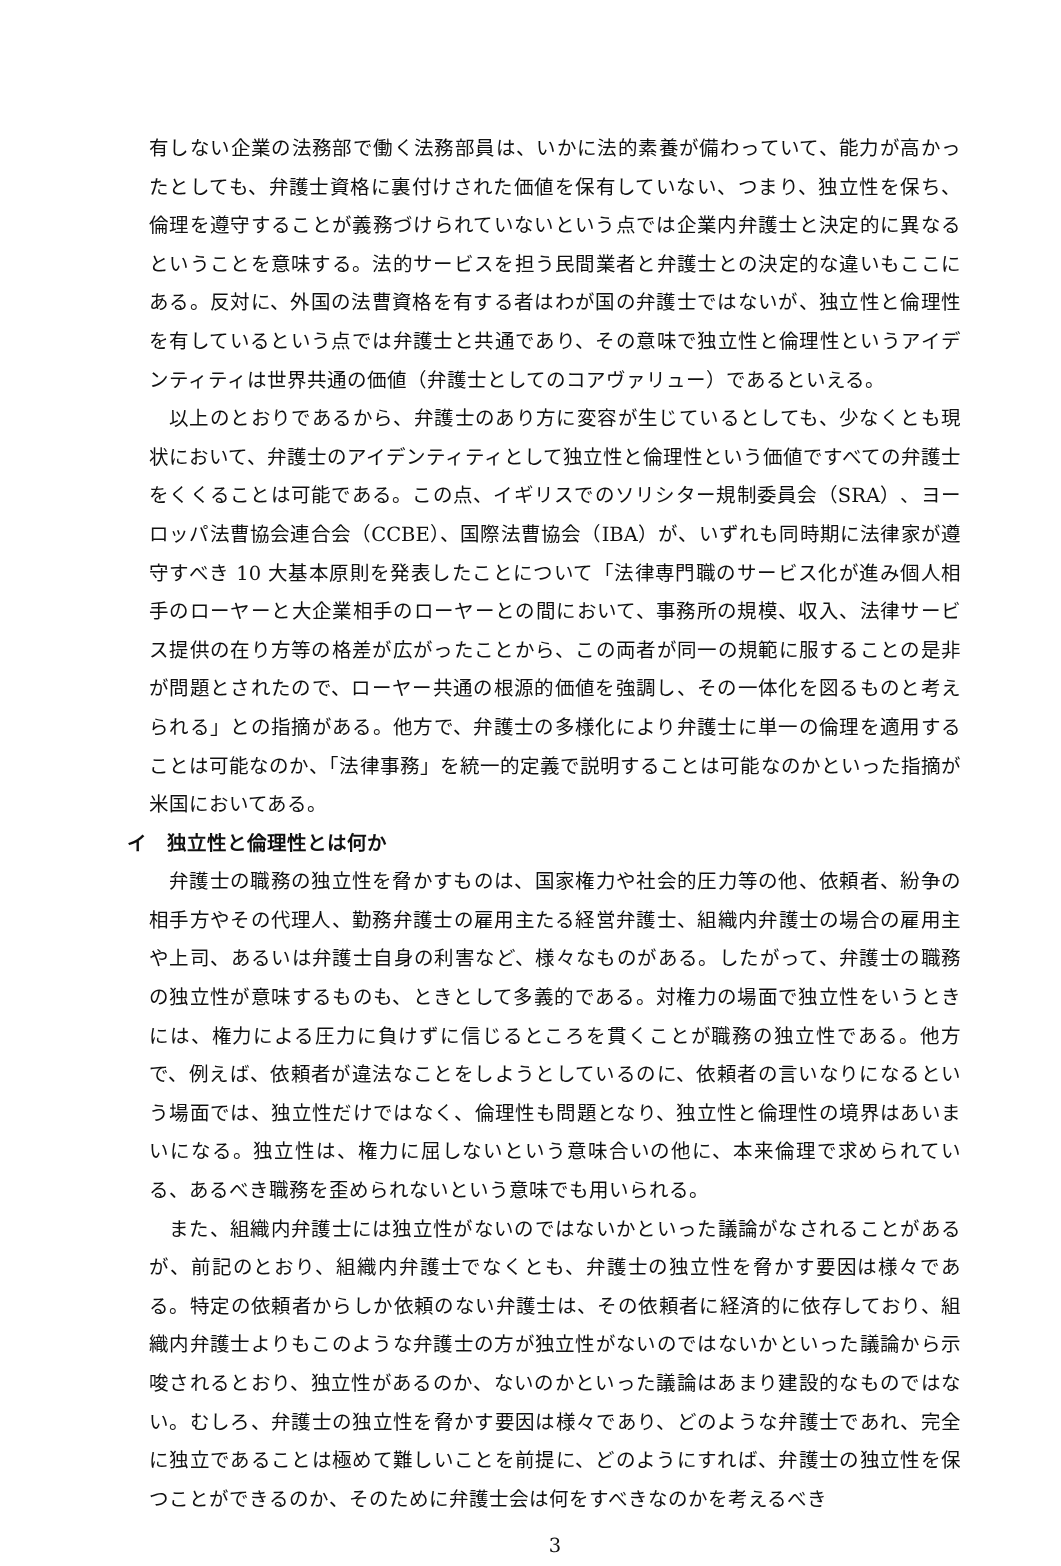有しない企業の法務部で働く法務部員は、いかに法的素養が備わっていて、能力が高かったとしても、弁護士資格に裏付けされた価値を保有していない、つまり、独立性を保ち、倫理を遵守することが義務づけられていないという点では企業内弁護士と決定的に異なるということを意味する。法的サービスを担う民間業者と弁護士との決定的な違いもここにある。反対に、外国の法曹資格を有する者はわが国の弁護士ではないが、独立性と倫理性を有しているという点では弁護士と共通であり、その意味で独立性と倫理性というアイデンティティは世界共通の価値（弁護士としてのコアヴァリュー）であるといえる。
以上のとおりであるから、弁護士のあり方に変容が生じているとしても、少なくとも現状において、弁護士のアイデンティティとして独立性と倫理性という価値ですべての弁護士をくくることは可能である。この点、イギリスでのソリシター規制委員会（SRA）、ヨーロッパ法曹協会連合会（CCBE）、国際法曹協会（IBA）が、いずれも同時期に法律家が遵守すべき 10 大基本原則を発表したことについて「法律専門職のサービス化が進み個人相手のローヤーと大企業相手のローヤーとの間において、事務所の規模、収入、法律サービス提供の在り方等の格差が広がったことから、この両者が同一の規範に服することの是非が問題とされたので、ローヤー共通の根源的価値を強調し、その一体化を図るものと考えられる」との指摘がある。他方で、弁護士の多様化により弁護士に単一の倫理を適用することは可能なのか、「法律事務」を統一的定義で説明することは可能なのかといった指摘が米国においてある。
イ　独立性と倫理性とは何か
弁護士の職務の独立性を脅かすものは、国家権力や社会的圧力等の他、依頼者、紛争の相手方やその代理人、勤務弁護士の雇用主たる経営弁護士、組織内弁護士の場合の雇用主や上司、あるいは弁護士自身の利害など、様々なものがある。したがって、弁護士の職務の独立性が意味するものも、ときとして多義的である。対権力の場面で独立性をいうときには、権力による圧力に負けずに信じるところを貫くことが職務の独立性である。他方で、例えば、依頼者が違法なことをしようとしているのに、依頼者の言いなりになるという場面では、独立性だけではなく、倫理性も問題となり、独立性と倫理性の境界はあいまいになる。独立性は、権力に屈しないという意味合いの他に、本来倫理で求められている、あるべき職務を歪められないという意味でも用いられる。
また、組織内弁護士には独立性がないのではないかといった議論がなされることがあるが、前記のとおり、組織内弁護士でなくとも、弁護士の独立性を脅かす要因は様々である。特定の依頼者からしか依頼のない弁護士は、その依頼者に経済的に依存しており、組織内弁護士よりもこのような弁護士の方が独立性がないのではないかといった議論から示唆されるとおり、独立性があるのか、ないのかといった議論はあまり建設的なものではない。むしろ、弁護士の独立性を脅かす要因は様々であり、どのような弁護士であれ、完全に独立であることは極めて難しいことを前提に、どのようにすれば、弁護士の独立性を保つことができるのか、そのために弁護士会は何をすべきなのかを考えるべき
3